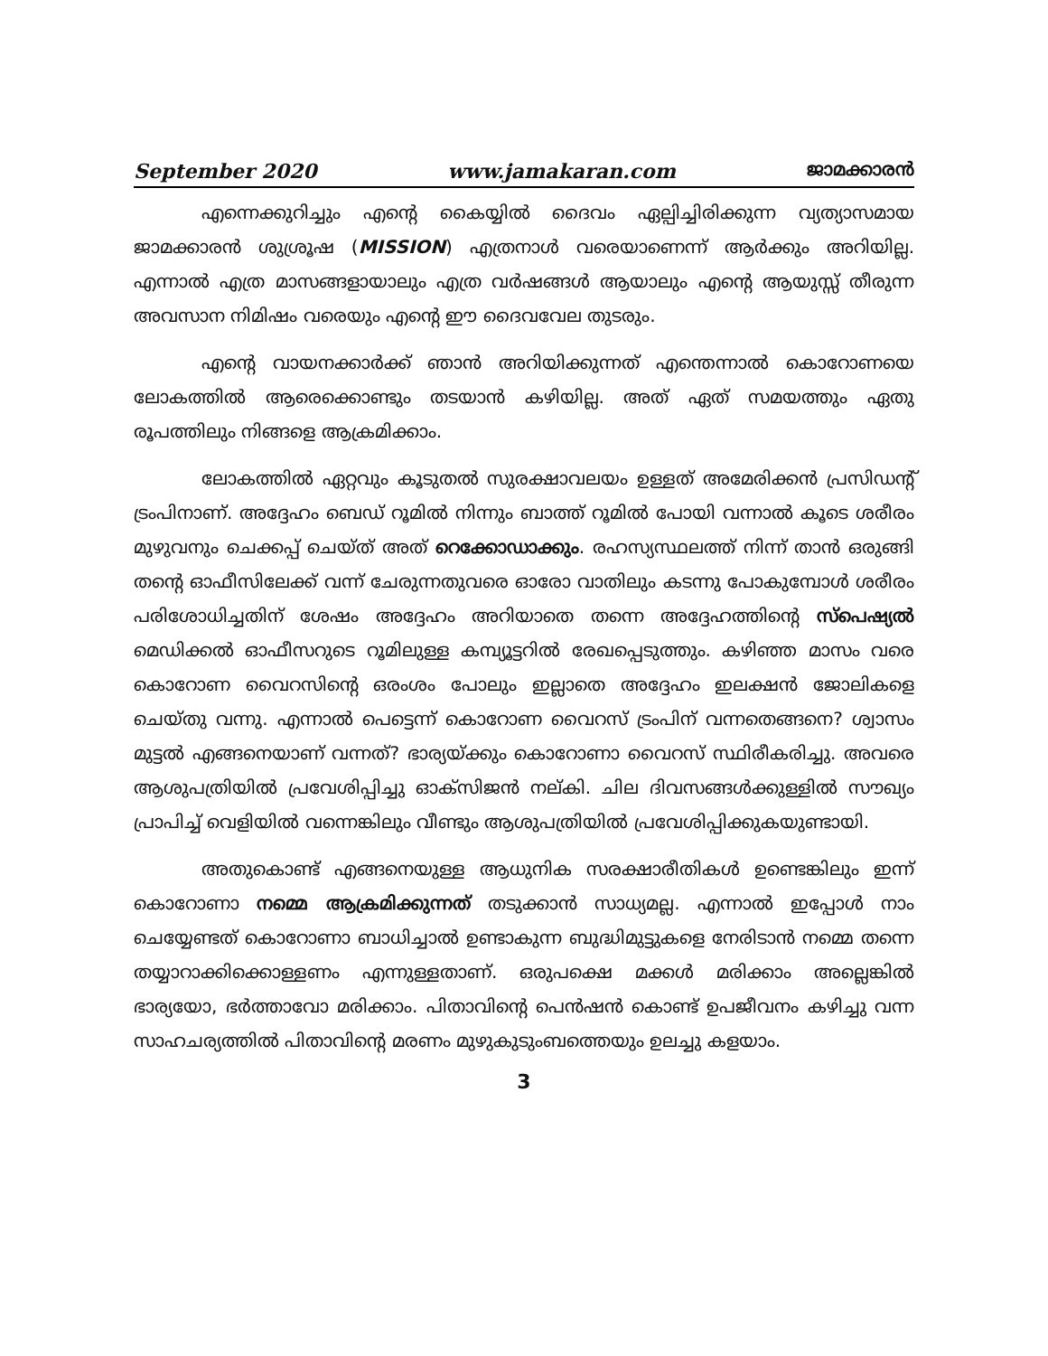September 2020 www.jamakaran.com ജാമക്കാരൻ
എന്നെക്കുറിച്ചും എന്റെ കൈയ്യിൽ ദൈവം ഏല്പിച്ചിരിക്കുന്ന വ്യത്യാസമായ ജാമക്കാരൻ ശുശ്രൂഷ (MISSION) എത്രനാൾ വരെയാണെന്ന് ആർക്കും അറിയില്ല. എന്നാൽ എത്ര മാസങ്ങളായാലും എത്ര വർഷങ്ങൾ ആയാലും എന്റെ ആയുസ്സ് തീരുന്ന അവസാന നിമിഷം വരെയും എന്റെ ഈ ദൈവവേല തുടരും.
എന്റെ വായനക്കാർക്ക് ഞാൻ അറിയിക്കുന്നത് എന്തെന്നാൽ കൊറോണയെ ലോകത്തിൽ ആരെക്കൊണ്ടും തടയാൻ കഴിയില്ല. അത് ഏത് സമയത്തും ഏതു രൂപത്തിലും നിങ്ങളെ ആക്രമിക്കാം.
ലോകത്തിൽ ഏറ്റവും കൂടുതൽ സുരക്ഷാവലയം ഉള്ളത് അമേരിക്കൻ പ്രസിഡന്റ് ട്രംപിനാണ്. അദ്ദേഹം ബെഡ് റൂമിൽ നിന്നും ബാത്ത് റൂമിൽ പോയി വന്നാൽ കൂടെ ശരീരം മുഴുവനും ചെക്കപ്പ് ചെയ്ത് അത് റെക്കോഡാക്കും. രഹസ്യസ്ഥലത്ത് നിന്ന് താൻ ഒരുങ്ങി തന്റെ ഓഫീസിലേക്ക് വന്ന് ചേരുന്നതുവരെ ഓരോ വാതിലും കടന്നു പോകുമ്പോൾ ശരീരം പരിശോധിച്ചതിന് ശേഷം അദ്ദേഹം അറിയാതെ തന്നെ അദ്ദേഹത്തിന്റെ സ്പെഷ്യൽ മെഡിക്കൽ ഓഫീസറുടെ റൂമിലുള്ള കമ്പ്യൂട്ടറിൽ രേഖപ്പെടുത്തും. കഴിഞ്ഞ മാസം വരെ കൊറോണ വൈറസിന്റെ ഒരംശം പോലും ഇല്ലാതെ അദ്ദേഹം ഇലക്ഷൻ ജോലികളെ ചെയ്തു വന്നു. എന്നാൽ പെട്ടെന്ന് കൊറോണ വൈറസ് ട്രംപിന് വന്നതെങ്ങനെ? ശ്വാസം മുട്ടൽ എങ്ങനെയാണ് വന്നത്? ഭാര്യയ്ക്കും കൊറോണാ വൈറസ് സ്ഥിരീകരിച്ചു. അവരെ ആശുപത്രിയിൽ പ്രവേശിപ്പിച്ചു ഓക്സിജൻ നല്കി. ചില ദിവസങ്ങൾക്കുള്ളിൽ സൗഖ്യം പ്രാപിച്ച് വെളിയിൽ വന്നെങ്കിലും വീണ്ടും ആശുപത്രിയിൽ പ്രവേശിപ്പിക്കുകയുണ്ടായി.
അതുകൊണ്ട് എങ്ങനെയുള്ള ആധുനിക സരക്ഷാരീതികൾ ഉണ്ടെങ്കിലും ഇന്ന് കൊറോണാ നമ്മെ ആക്രമിക്കുന്നത് തടുക്കാൻ സാധ്യമല്ല. എന്നാൽ ഇപ്പോൾ നാം ചെയ്യേണ്ടത് കൊറോണാ ബാധിച്ചാൽ ഉണ്ടാകുന്ന ബുദ്ധിമുട്ടുകളെ നേരിടാൻ നമ്മെ തന്നെ തയ്യാറാക്കിക്കൊള്ളണം എന്നുള്ളതാണ്. ഒരുപക്ഷെ മക്കൾ മരിക്കാം അല്ലെങ്കിൽ ഭാര്യയോ, ഭർത്താവോ മരിക്കാം. പിതാവിന്റെ പെൻഷൻ കൊണ്ട് ഉപജീവനം കഴിച്ചു വന്ന സാഹചര്യത്തിൽ പിതാവിന്റെ മരണം മുഴുകുടുംബത്തെയും ഉലച്ചു കളയാം.
3